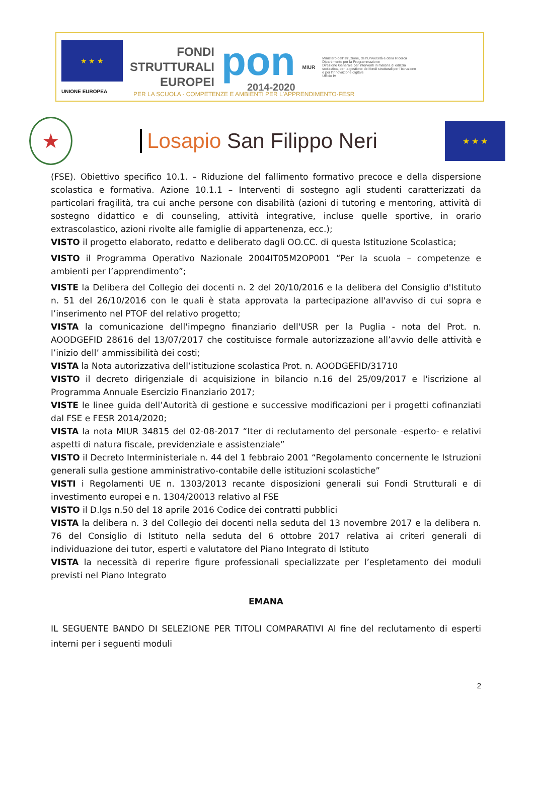★ ★ ★
UNIONE EUROPEA
FONDI
STRUTTURALI
EUROPEI
pon
2014-2020
MIUR
Ministero dell'Istruzione, dell'Università e della Ricerca
Dipartimento per la Programmazione
Direzione Generale per interventi in materia di edilizia scolastica, per la gestione dei fondi strutturali per l'istruzione e per l'innovazione digitale
Ufficio IV
PER LA SCUOLA - COMPETENZE E AMBIENTI PER L'APPRENDIMENTO-FESR
★
Losapio San Filippo Neri
★ ★ ★
(FSE). Obiettivo specifico 10.1. – Riduzione del fallimento formativo precoce e della dispersione scolastica e formativa. Azione 10.1.1 – Interventi di sostegno agli studenti caratterizzati da particolari fragilità, tra cui anche persone con disabilità (azioni di tutoring e mentoring, attività di sostegno didattico e di counseling, attività integrative, incluse quelle sportive, in orario extrascolastico, azioni rivolte alle famiglie di appartenenza, ecc.);
VISTO il progetto elaborato, redatto e deliberato dagli OO.CC. di questa Istituzione Scolastica;
VISTO il Programma Operativo Nazionale 2004IT05M2OP001 “Per la scuola – competenze e ambienti per l’apprendimento”;
VISTE la Delibera del Collegio dei docenti n. 2 del 20/10/2016 e la delibera del Consiglio d'Istituto n. 51 del 26/10/2016 con le quali è stata approvata la partecipazione all'avviso di cui sopra e l’inserimento nel PTOF del relativo progetto;
VISTA la comunicazione dell'impegno finanziario dell'USR per la Puglia - nota del Prot. n. AOODGEFID 28616 del 13/07/2017 che costituisce formale autorizzazione all’avvio delle attività e l’inizio dell’ ammissibilità dei costi;
VISTA la Nota autorizzativa dell’istituzione scolastica Prot. n. AOODGEFID/31710
VISTO il decreto dirigenziale di acquisizione in bilancio n.16 del 25/09/2017 e l'iscrizione al Programma Annuale Esercizio Finanziario 2017;
VISTE le linee guida dell’Autorità di gestione e successive modificazioni per i progetti cofinanziati dal FSE e FESR 2014/2020;
VISTA la nota MIUR 34815 del 02-08-2017 “Iter di reclutamento del personale -esperto- e relativi aspetti di natura fiscale, previdenziale e assistenziale”
VISTO il Decreto Interministeriale n. 44 del 1 febbraio 2001 “Regolamento concernente le Istruzioni generali sulla gestione amministrativo-contabile delle istituzioni scolastiche”
VISTI i Regolamenti UE n. 1303/2013 recante disposizioni generali sui Fondi Strutturali e di investimento europei e n. 1304/20013 relativo al FSE
VISTO il D.lgs n.50 del 18 aprile 2016 Codice dei contratti pubblici
VISTA la delibera n. 3 del Collegio dei docenti nella seduta del 13 novembre 2017 e la delibera n. 76 del Consiglio di Istituto nella seduta del 6 ottobre 2017 relativa ai criteri generali di individuazione dei tutor, esperti e valutatore del Piano Integrato di Istituto
VISTA la necessità di reperire figure professionali specializzate per l’espletamento dei moduli previsti nel Piano Integrato
EMANA
IL SEGUENTE BANDO DI SELEZIONE PER TITOLI COMPARATIVI Al fine del reclutamento di esperti interni per i seguenti moduli
2